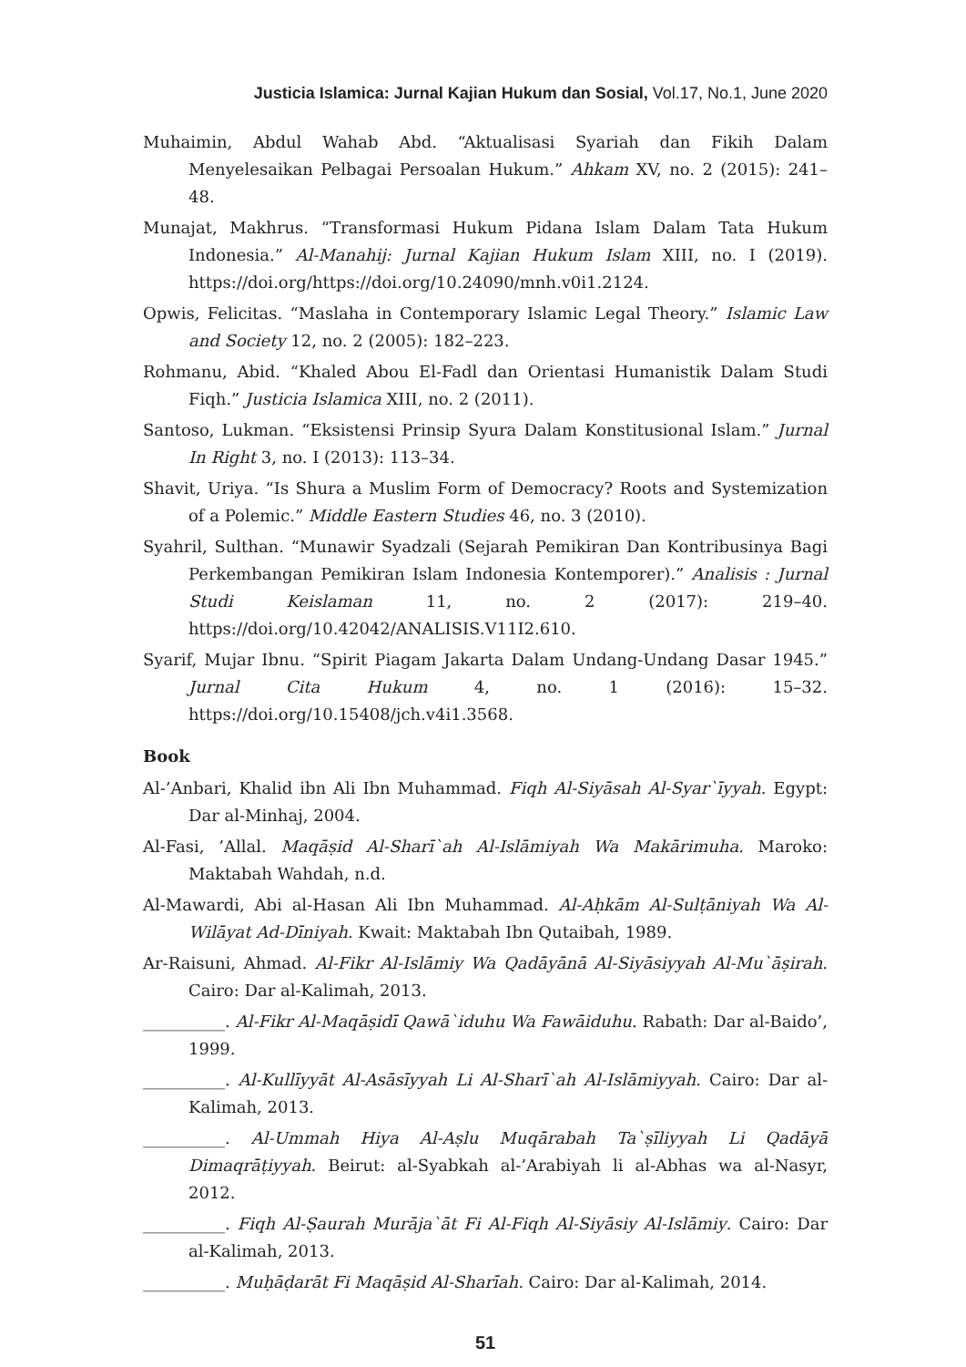Justicia Islamica: Jurnal Kajian Hukum dan Sosial, Vol.17, No.1, June 2020
Muhaimin, Abdul Wahab Abd. “Aktualisasi Syariah dan Fikih Dalam Menyelesaikan Pelbagai Persoalan Hukum.” Ahkam XV, no. 2 (2015): 241–48.
Munajat, Makhrus. “Transformasi Hukum Pidana Islam Dalam Tata Hukum Indonesia.” Al-Manahij: Jurnal Kajian Hukum Islam XIII, no. I (2019). https://doi.org/https://doi.org/10.24090/mnh.v0i1.2124.
Opwis, Felicitas. “Maslaha in Contemporary Islamic Legal Theory.” Islamic Law and Society 12, no. 2 (2005): 182–223.
Rohmanu, Abid. “Khaled Abou El-Fadl dan Orientasi Humanistik Dalam Studi Fiqh.” Justicia Islamica XIII, no. 2 (2011).
Santoso, Lukman. “Eksistensi Prinsip Syura Dalam Konstitusional Islam.” Jurnal In Right 3, no. I (2013): 113–34.
Shavit, Uriya. “Is Shura a Muslim Form of Democracy? Roots and Systemization of a Polemic.” Middle Eastern Studies 46, no. 3 (2010).
Syahril, Sulthan. “Munawir Syadzali (Sejarah Pemikiran Dan Kontribusinya Bagi Perkembangan Pemikiran Islam Indonesia Kontemporer).” Analisis : Jurnal Studi Keislaman 11, no. 2 (2017): 219–40. https://doi.org/10.42042/ANALISIS.V11I2.610.
Syarif, Mujar Ibnu. “Spirit Piagam Jakarta Dalam Undang-Undang Dasar 1945.” Jurnal Cita Hukum 4, no. 1 (2016): 15–32. https://doi.org/10.15408/jch.v4i1.3568.
Book
Al-’Anbari, Khalid ibn Ali Ibn Muhammad. Fiqh Al-Siyāsah Al-Syar`īyyah. Egypt: Dar al-Minhaj, 2004.
Al-Fasi, ’Allal. Maqāṣid Al-Sharī`ah Al-Islāmiyah Wa Makārimuha. Maroko: Maktabah Wahdah, n.d.
Al-Mawardi, Abi al-Hasan Ali Ibn Muhammad. Al-Aḥkām Al-Sulṭāniyah Wa Al-Wilāyat Ad-Dīniyah. Kwait: Maktabah Ibn Qutaibah, 1989.
Ar-Raisuni, Ahmad. Al-Fikr Al-Islāmiy Wa Qadāyānā Al-Siyāsiyyah Al-Mu`āṣirah. Cairo: Dar al-Kalimah, 2013.
__________. Al-Fikr Al-Maqāṣidī Qawā`iduhu Wa Fawāiduhu. Rabath: Dar al-Baido’, 1999.
__________. Al-Kullīyyāt Al-Asāsīyyah Li Al-Sharī`ah Al-Islāmiyyah. Cairo: Dar al-Kalimah, 2013.
__________. Al-Ummah Hiya Al-Aṣlu Muqārabah Ta`ṣīliyyah Li Qadāyā Dimaqrāṭiyyah. Beirut: al-Syabkah al-’Arabiyah li al-Abhas wa al-Nasyr, 2012.
__________. Fiqh Al-Ṣaurah Murāja`āt Fi Al-Fiqh Al-Siyāsiy Al-Islāmiy. Cairo: Dar al-Kalimah, 2013.
__________. Muḥāḍarāt Fi Maqāṣid Al-Sharīah. Cairo: Dar al-Kalimah, 2014.
51